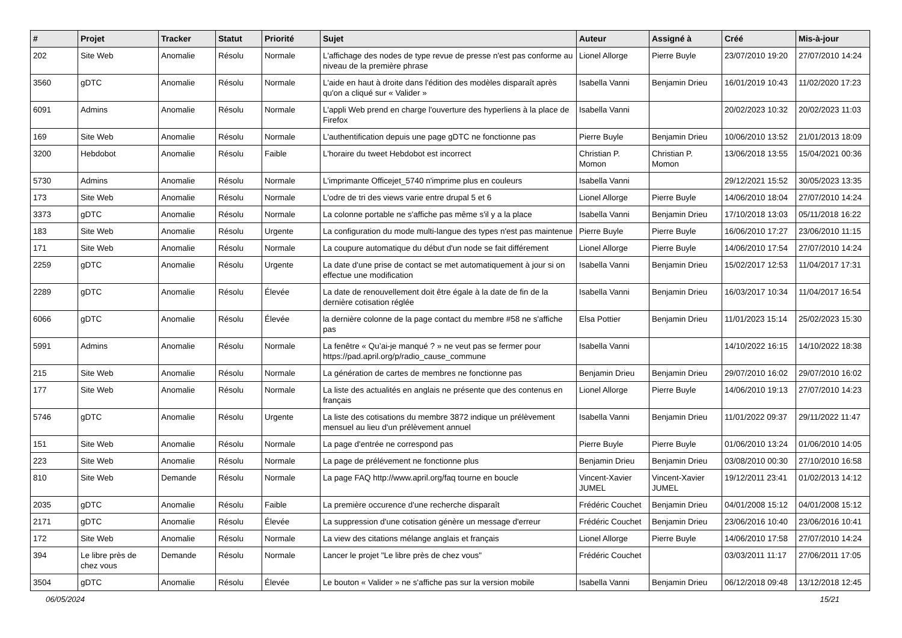| # | Projet | Tracker | Statut | Priorité | Sujet | Auteur | Assigné à | Créé | Mis-à-jour |
| --- | --- | --- | --- | --- | --- | --- | --- | --- | --- |
| 202 | Site Web | Anomalie | Résolu | Normale | L'affichage des nodes de type revue de presse n'est pas conforme au niveau de la première phrase | Lionel Allorge | Pierre Buyle | 23/07/2010 19:20 | 27/07/2010 14:24 |
| 3560 | gDTC | Anomalie | Résolu | Normale | L'aide en haut à droite dans l'édition des modèles disparaît après qu'on a cliqué sur « Valider » | Isabella Vanni | Benjamin Drieu | 16/01/2019 10:43 | 11/02/2020 17:23 |
| 6091 | Admins | Anomalie | Résolu | Normale | L'appli Web prend en charge l'ouverture des hyperliens à la place de Firefox | Isabella Vanni | | 20/02/2023 10:32 | 20/02/2023 11:03 |
| 169 | Site Web | Anomalie | Résolu | Normale | L'authentification depuis une page gDTC ne fonctionne pas | Pierre Buyle | Benjamin Drieu | 10/06/2010 13:52 | 21/01/2013 18:09 |
| 3200 | Hebdobot | Anomalie | Résolu | Faible | L'horaire du tweet Hebdobot est incorrect | Christian P. Momon | Christian P. Momon | 13/06/2018 13:55 | 15/04/2021 00:36 |
| 5730 | Admins | Anomalie | Résolu | Normale | L'imprimante Officejet_5740 n'imprime plus en couleurs | Isabella Vanni | | 29/12/2021 15:52 | 30/05/2023 13:35 |
| 173 | Site Web | Anomalie | Résolu | Normale | L'odre de tri des views varie entre drupal 5 et 6 | Lionel Allorge | Pierre Buyle | 14/06/2010 18:04 | 27/07/2010 14:24 |
| 3373 | gDTC | Anomalie | Résolu | Normale | La colonne portable ne s'affiche pas même s'il y a la place | Isabella Vanni | Benjamin Drieu | 17/10/2018 13:03 | 05/11/2018 16:22 |
| 183 | Site Web | Anomalie | Résolu | Urgente | La configuration du mode multi-langue des types n'est pas maintenue | Pierre Buyle | Pierre Buyle | 16/06/2010 17:27 | 23/06/2010 11:15 |
| 171 | Site Web | Anomalie | Résolu | Normale | La coupure automatique du début d'un node se fait différement | Lionel Allorge | Pierre Buyle | 14/06/2010 17:54 | 27/07/2010 14:24 |
| 2259 | gDTC | Anomalie | Résolu | Urgente | La date d'une prise de contact se met automatiquement à jour si on effectue une modification | Isabella Vanni | Benjamin Drieu | 15/02/2017 12:53 | 11/04/2017 17:31 |
| 2289 | gDTC | Anomalie | Résolu | Élevée | La date de renouvellement doit être égale à la date de fin de la dernière cotisation réglée | Isabella Vanni | Benjamin Drieu | 16/03/2017 10:34 | 11/04/2017 16:54 |
| 6066 | gDTC | Anomalie | Résolu | Élevée | la dernière colonne de la page contact du membre #58 ne s'affiche pas | Elsa Pottier | Benjamin Drieu | 11/01/2023 15:14 | 25/02/2023 15:30 |
| 5991 | Admins | Anomalie | Résolu | Normale | La fenêtre « Qu’ai-je manqué ? » ne veut pas se fermer pour https://pad.april.org/p/radio_cause_commune | Isabella Vanni | | 14/10/2022 16:15 | 14/10/2022 18:38 |
| 215 | Site Web | Anomalie | Résolu | Normale | La génération de cartes de membres ne fonctionne pas | Benjamin Drieu | Benjamin Drieu | 29/07/2010 16:02 | 29/07/2010 16:02 |
| 177 | Site Web | Anomalie | Résolu | Normale | La liste des actualités en anglais ne présente que des contenus en français | Lionel Allorge | Pierre Buyle | 14/06/2010 19:13 | 27/07/2010 14:23 |
| 5746 | gDTC | Anomalie | Résolu | Urgente | La liste des cotisations du membre 3872 indique un prélèvement mensuel au lieu d'un prélèvement annuel | Isabella Vanni | Benjamin Drieu | 11/01/2022 09:37 | 29/11/2022 11:47 |
| 151 | Site Web | Anomalie | Résolu | Normale | La page d'entrée ne correspond pas | Pierre Buyle | Pierre Buyle | 01/06/2010 13:24 | 01/06/2010 14:05 |
| 223 | Site Web | Anomalie | Résolu | Normale | La page de prélévement ne fonctionne plus | Benjamin Drieu | Benjamin Drieu | 03/08/2010 00:30 | 27/10/2010 16:58 |
| 810 | Site Web | Demande | Résolu | Normale | La page FAQ http://www.april.org/faq tourne en boucle | Vincent-Xavier JUMEL | Vincent-Xavier JUMEL | 19/12/2011 23:41 | 01/02/2013 14:12 |
| 2035 | gDTC | Anomalie | Résolu | Faible | La première occurence d'une recherche disparaît | Frédéric Couchet | Benjamin Drieu | 04/01/2008 15:12 | 04/01/2008 15:12 |
| 2171 | gDTC | Anomalie | Résolu | Élevée | La suppression d'une cotisation génère un message d'erreur | Frédéric Couchet | Benjamin Drieu | 23/06/2016 10:40 | 23/06/2016 10:41 |
| 172 | Site Web | Anomalie | Résolu | Normale | La view des citations mélange anglais et français | Lionel Allorge | Pierre Buyle | 14/06/2010 17:58 | 27/07/2010 14:24 |
| 394 | Le libre près de chez vous | Demande | Résolu | Normale | Lancer le projet "Le libre près de chez vous" | Frédéric Couchet | | 03/03/2011 11:17 | 27/06/2011 17:05 |
| 3504 | gDTC | Anomalie | Résolu | Élevée | Le bouton « Valider » ne s'affiche pas sur la version mobile | Isabella Vanni | Benjamin Drieu | 06/12/2018 09:48 | 13/12/2018 12:45 |
06/05/2024 15/21